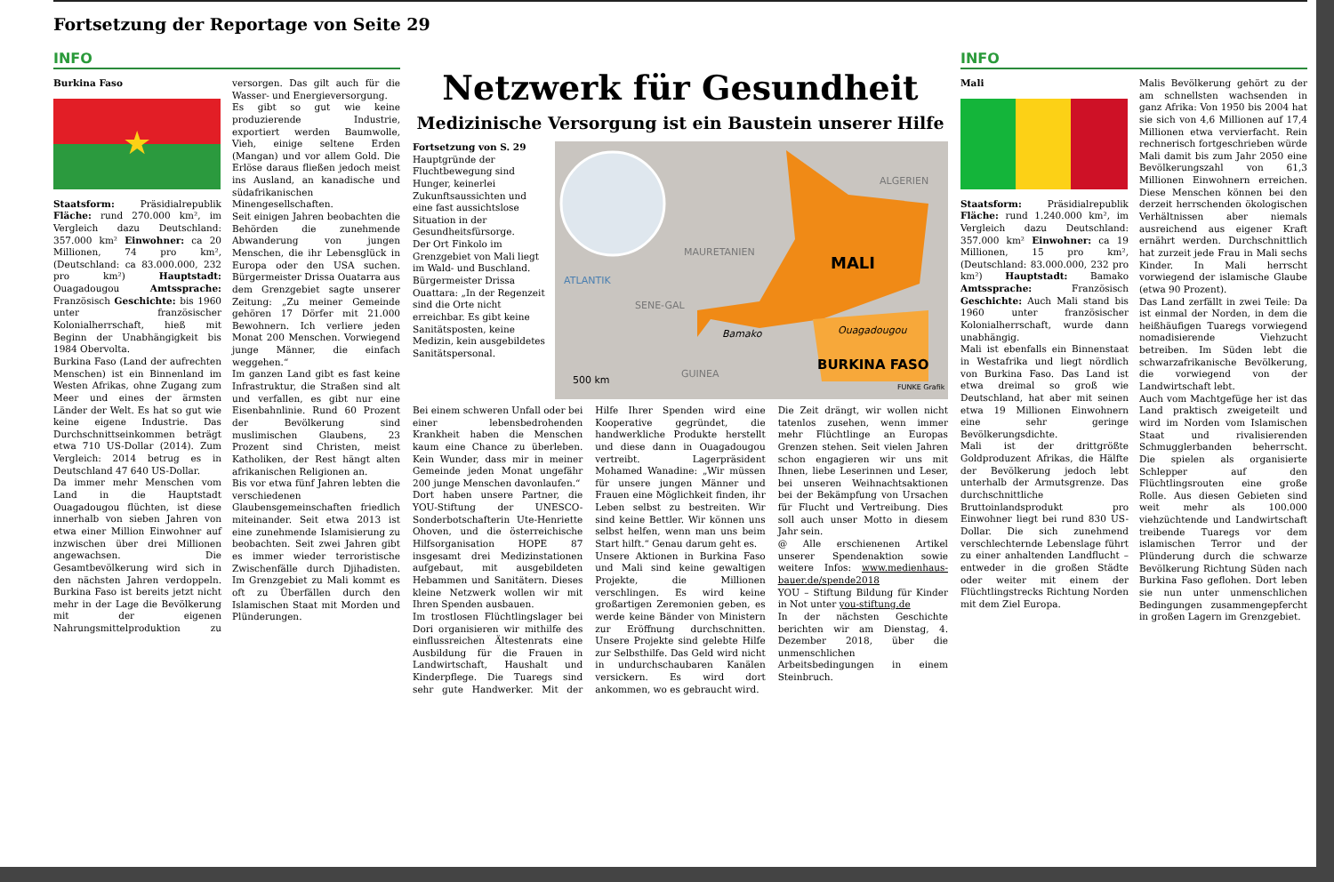Fortsetzung der Reportage von Seite 29
INFO
Burkina Faso
★
Staatsform: Präsidialrepublik Fläche: rund 270.000 km², im Vergleich dazu Deutschland: 357.000 km² Einwohner: ca 20 Millionen, 74 pro km², (Deutschland: ca 83.000.000, 232 pro km²) Hauptstadt: Ouagadougou Amtssprache: Französisch Geschichte: bis 1960 unter französischer Kolonialherrschaft, hieß mit Beginn der Unabhängigkeit bis 1984 Obervolta.
Burkina Faso (Land der aufrechten Menschen) ist ein Binnenland im Westen Afrikas, ohne Zugang zum Meer und eines der ärmsten Länder der Welt. Es hat so gut wie keine eigene Industrie. Das Durchschnittseinkommen beträgt etwa 710 US-Dollar (2014). Zum Vergleich: 2014 betrug es in Deutschland 47 640 US-Dollar.
Da immer mehr Menschen vom Land in die Hauptstadt Ouagadougou flüchten, ist diese innerhalb von sieben Jahren von etwa einer Million Einwohner auf inzwischen über drei Millionen angewachsen. Die Gesamtbevölkerung wird sich in den nächsten Jahren verdoppeln. Burkina Faso ist bereits jetzt nicht mehr in der Lage die Bevölkerung mit der eigenen Nahrungsmittelproduktion zu versorgen. Das gilt auch für die Wasser- und Energieversorgung.
Es gibt so gut wie keine produzierende Industrie, exportiert werden Baumwolle, Vieh, einige seltene Erden (Mangan) und vor allem Gold. Die Erlöse daraus fließen jedoch meist ins Ausland, an kanadische und südafrikanischen Minengesellschaften.
Seit einigen Jahren beobachten die Behörden die zunehmende Abwanderung von jungen Menschen, die ihr Lebensglück in Europa oder den USA suchen. Bürgermeister Drissa Ouatarra aus dem Grenzgebiet sagte unserer Zeitung: „Zu meiner Gemeinde gehören 17 Dörfer mit 21.000 Bewohnern. Ich verliere jeden Monat 200 Menschen. Vorwiegend junge Männer, die einfach weggehen.“
Im ganzen Land gibt es fast keine Infrastruktur, die Straßen sind alt und verfallen, es gibt nur eine Eisenbahnlinie. Rund 60 Prozent der Bevölkerung sind muslimischen Glaubens, 23 Prozent sind Christen, meist Katholiken, der Rest hängt alten afrikanischen Religionen an.
Bis vor etwa fünf Jahren lebten die verschiedenen Glaubensgemeinschaften friedlich miteinander. Seit etwa 2013 ist eine zunehmende Islamisierung zu beobachten. Seit zwei Jahren gibt es immer wieder terroristische Zwischenfälle durch Djihadisten. Im Grenzgebiet zu Mali kommt es oft zu Überfällen durch den Islamischen Staat mit Morden und Plünderungen.
Netzwerk für Gesundheit
Medizinische Versorgung ist ein Baustein unserer Hilfe
Fortsetzung von S. 29
Hauptgründe der Fluchtbewegung sind Hunger, keinerlei Zukunftsaussichten und eine fast aussichtslose Situation in der Gesundheitsfürsorge.
Der Ort Finkolo im Grenzgebiet von Mali liegt im Wald- und Buschland. Bürgermeister Drissa Ouattara: „In der Regenzeit sind die Orte nicht erreichbar. Es gibt keine Sanitätsposten, keine Medizin, kein ausgebildetes Sanitätspersonal.
ALGERIEN
MAURETANIEN
MALI
ATLANTIK
SENE-GAL
Bamako Ouagadougou
GUINEA
BURKINA FASO
500 km
FUNKE Grafik
Bei einem schweren Unfall oder bei einer lebensbedrohenden Krankheit haben die Menschen kaum eine Chance zu überleben. Kein Wunder, dass mir in meiner Gemeinde jeden Monat ungefähr 200 junge Menschen davonlaufen.“
Dort haben unsere Partner, die YOU-Stiftung der UNESCO-Sonderbotschafterin Ute-Henriette Ohoven, und die österreichische Hilfsorganisation HOPE 87 insgesamt drei Medizinstationen aufgebaut, mit ausgebildeten Hebammen und Sanitätern. Dieses kleine Netzwerk wollen wir mit Ihren Spenden ausbauen.
Im trostlosen Flüchtlingslager bei Dori organisieren wir mithilfe des einflussreichen Ältestenrats eine Ausbildung für die Frauen in Landwirtschaft, Haushalt und Kinderpflege. Die Tuaregs sind sehr gute Handwerker. Mit der Hilfe Ihrer Spenden wird eine Kooperative gegründet, die handwerkliche Produkte herstellt und diese dann in Ouagadougou vertreibt. Lagerpräsident Mohamed Wanadine: „Wir müssen für unsere jungen Männer und Frauen eine Möglichkeit finden, ihr Leben selbst zu bestreiten. Wir sind keine Bettler. Wir können uns selbst helfen, wenn man uns beim Start hilft.“ Genau darum geht es.
Unsere Aktionen in Burkina Faso und Mali sind keine gewaltigen Projekte, die Millionen verschlingen. Es wird keine großartigen Zeremonien geben, es werde keine Bänder von Ministern zur Eröffnung durchschnitten. Unsere Projekte sind gelebte Hilfe zur Selbsthilfe. Das Geld wird nicht in undurchschaubaren Kanälen versickern. Es wird dort ankommen, wo es gebraucht wird.
Die Zeit drängt, wir wollen nicht tatenlos zusehen, wenn immer mehr Flüchtlinge an Europas Grenzen stehen. Seit vielen Jahren schon engagieren wir uns mit Ihnen, liebe Leserinnen und Leser, bei unseren Weihnachtsaktionen bei der Bekämpfung von Ursachen für Flucht und Vertreibung. Dies soll auch unser Motto in diesem Jahr sein.
@ Alle erschienenen Artikel unserer Spendenaktion sowie weitere Infos: www.medienhaus-bauer.de/spende2018
YOU – Stiftung Bildung für Kinder in Not unter you-stiftung.de
In der nächsten Geschichte berichten wir am Dienstag, 4. Dezember 2018, über die unmenschlichen Arbeitsbedingungen in einem Steinbruch.
INFO
Mali
Staatsform: Präsidialrepublik Fläche: rund 1.240.000 km², im Vergleich dazu Deutschland: 357.000 km² Einwohner: ca 19 Millionen, 15 pro km², (Deutschland: 83.000.000, 232 pro km²) Hauptstadt: Bamako Amtssprache: Französisch Geschichte: Auch Mali stand bis 1960 unter französischer Kolonialherrschaft, wurde dann unabhängig.
Mali ist ebenfalls ein Binnenstaat in Westafrika und liegt nördlich von Burkina Faso. Das Land ist etwa dreimal so groß wie Deutschland, hat aber mit seinen etwa 19 Millionen Einwohnern eine sehr geringe Bevölkerungsdichte.
Mali ist der drittgrößte Goldproduzent Afrikas, die Hälfte der Bevölkerung jedoch lebt unterhalb der Armutsgrenze. Das durchschnittliche Bruttoinlandsprodukt pro Einwohner liegt bei rund 830 US-Dollar. Die sich zunehmend verschlechternde Lebenslage führt zu einer anhaltenden Landflucht – entweder in die großen Städte oder weiter mit einem der Flüchtlingstrecks Richtung Norden mit dem Ziel Europa.
Malis Bevölkerung gehört zu der am schnellsten wachsenden in ganz Afrika: Von 1950 bis 2004 hat sie sich von 4,6 Millionen auf 17,4 Millionen etwa vervierfacht. Rein rechnerisch fortgeschrieben würde Mali damit bis zum Jahr 2050 eine Bevölkerungszahl von 61,3 Millionen Einwohnern erreichen. Diese Menschen können bei den derzeit herrschenden ökologischen Verhältnissen aber niemals ausreichend aus eigener Kraft ernährt werden. Durchschnittlich hat zurzeit jede Frau in Mali sechs Kinder. In Mali herrscht vorwiegend der islamische Glaube (etwa 90 Prozent).
Das Land zerfällt in zwei Teile: Da ist einmal der Norden, in dem die heißhäufigen Tuaregs vorwiegend nomadisierende Viehzucht betreiben. Im Süden lebt die schwarzafrikanische Bevölkerung, die vorwiegend von der Landwirtschaft lebt.
Auch vom Machtgefüge her ist das Land praktisch zweigeteilt und wird im Norden vom Islamischen Staat und rivalisierenden Schmugglerbanden beherrscht. Die spielen als organisierte Schlepper auf den Flüchtlingsrouten eine große Rolle. Aus diesen Gebieten sind weit mehr als 100.000 viehzüchtende und Landwirtschaft treibende Tuaregs vor dem islamischen Terror und der Plünderung durch die schwarze Bevölkerung Richtung Süden nach Burkina Faso geflohen. Dort leben sie nun unter unmenschlichen Bedingungen zusammengepfercht in großen Lagern im Grenzgebiet.